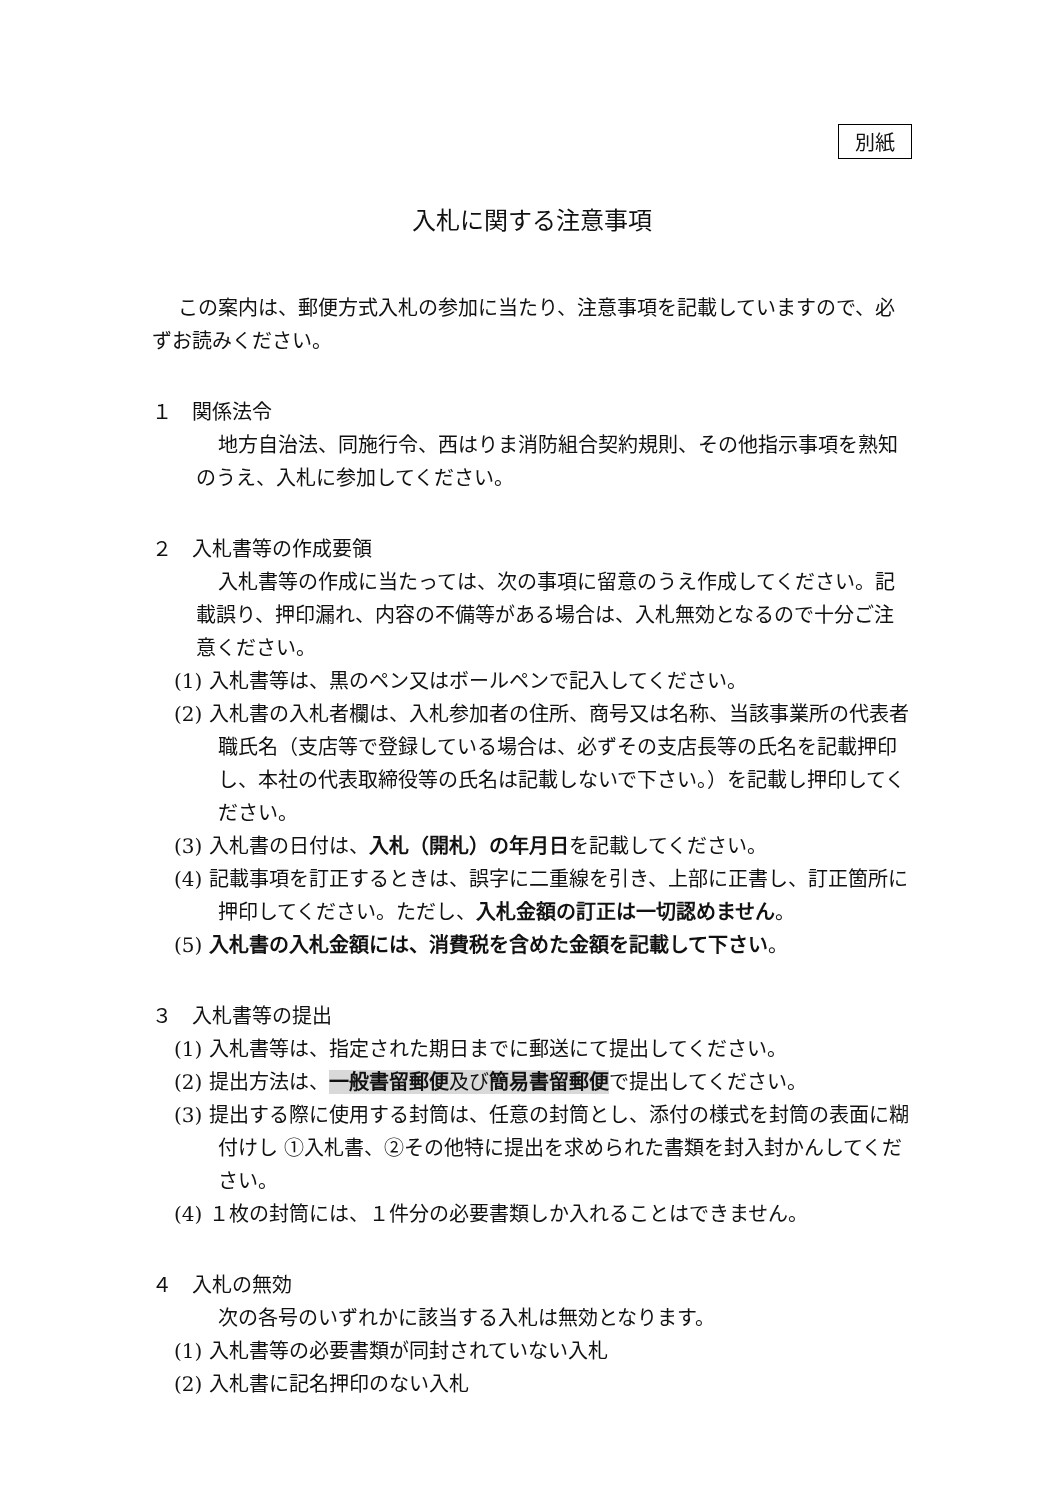別紙
入札に関する注意事項
この案内は、郵便方式入札の参加に当たり、注意事項を記載していますので、必ずお読みください。
１　関係法令
地方自治法、同施行令、西はりま消防組合契約規則、その他指示事項を熟知のうえ、入札に参加してください。
２　入札書等の作成要領
入札書等の作成に当たっては、次の事項に留意のうえ作成してください。記載誤り、押印漏れ、内容の不備等がある場合は、入札無効となるので十分ご注意ください。
(1) 入札書等は、黒のペン又はボールペンで記入してください。
(2) 入札書の入札者欄は、入札参加者の住所、商号又は名称、当該事業所の代表者職氏名（支店等で登録している場合は、必ずその支店長等の氏名を記載押印し、本社の代表取締役等の氏名は記載しないで下さい。）を記載し押印してください。
(3) 入札書の日付は、入札（開札）の年月日を記載してください。
(4) 記載事項を訂正するときは、誤字に二重線を引き、上部に正書し、訂正箇所に押印してください。ただし、入札金額の訂正は一切認めません。
(5) 入札書の入札金額には、消費税を含めた金額を記載して下さい。
３　入札書等の提出
(1) 入札書等は、指定された期日までに郵送にて提出してください。
(2) 提出方法は、一般書留郵便及び簡易書留郵便で提出してください。
(3) 提出する際に使用する封筒は、任意の封筒とし、添付の様式を封筒の表面に糊付けし ①入札書、②その他特に提出を求められた書類を封入封かんしてください。
(4) １枚の封筒には、１件分の必要書類しか入れることはできません。
４　入札の無効
次の各号のいずれかに該当する入札は無効となります。
(1) 入札書等の必要書類が同封されていない入札
(2) 入札書に記名押印のない入札